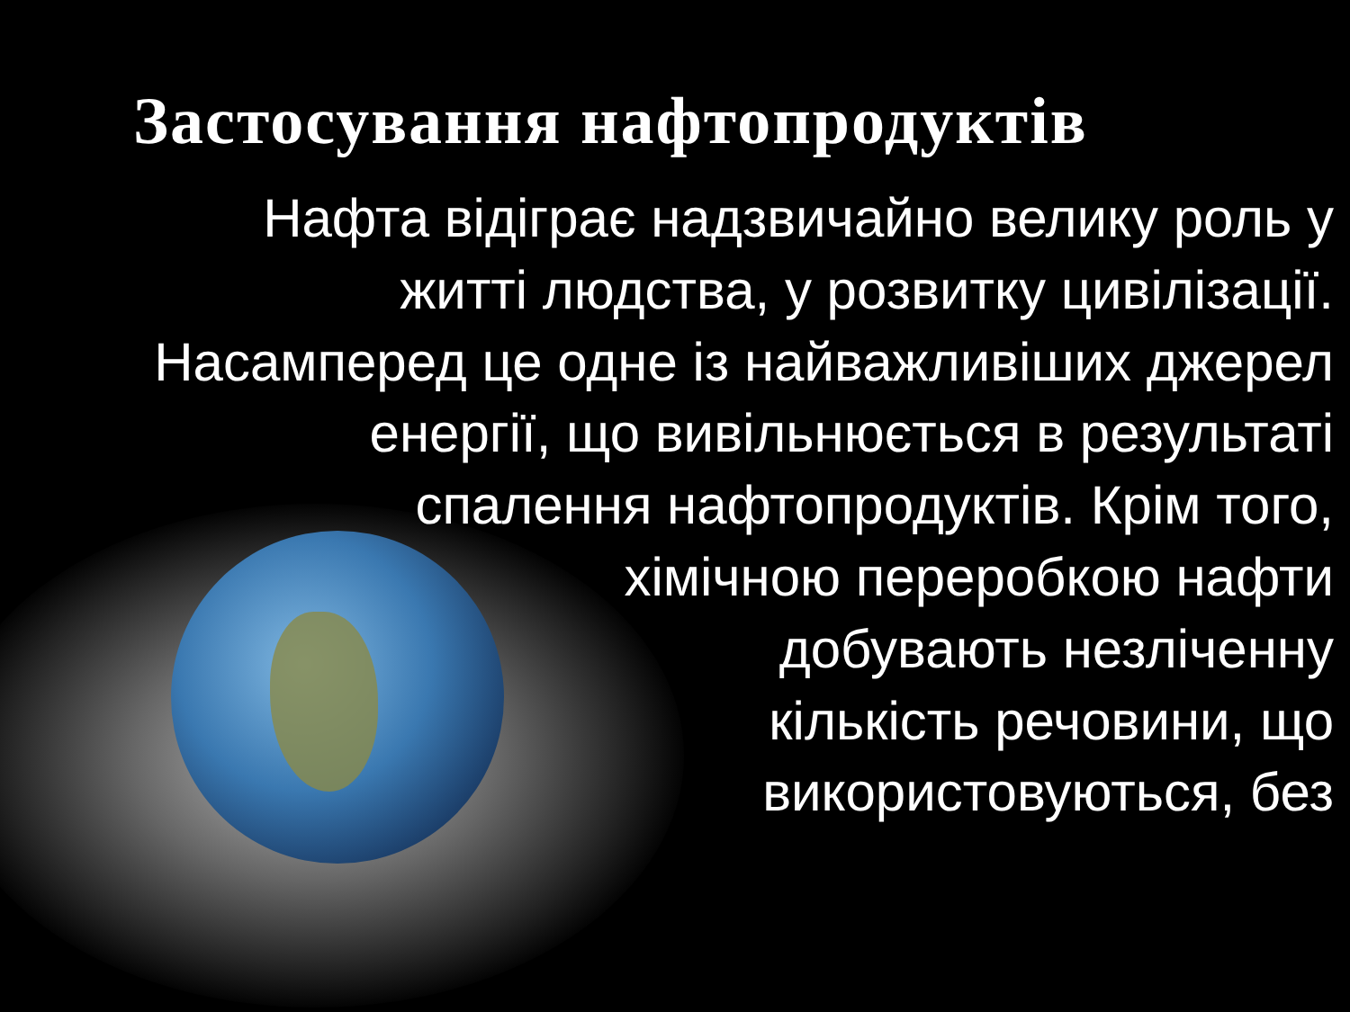Застосування нафтопродуктів
Нафта відіграє надзвичайно велику роль у житті людства, у розвитку цивілізації. Насамперед це одне із найважливіших джерел енергії, що вивільнюється в результаті спалення нафтопродуктів. Крім того,
хімічною переробкою нафти
добувають незліченну
кількість речовини, що
використовуються, без